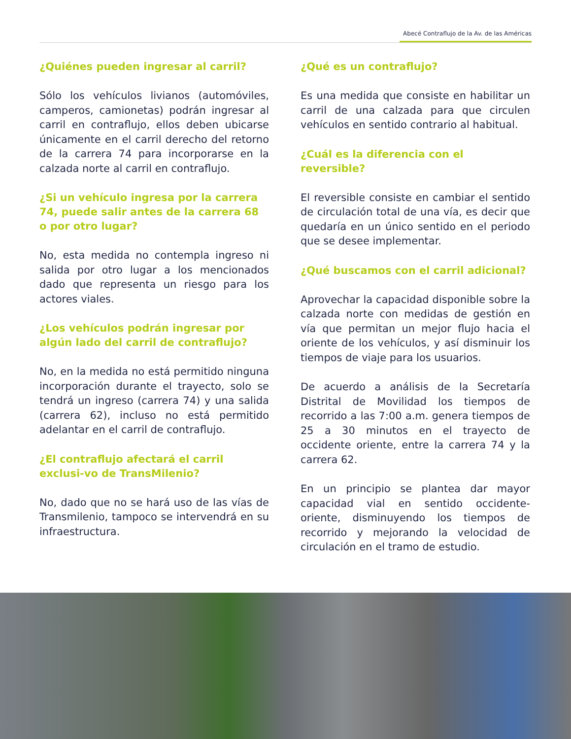Abecé Contraflujo de la Av. de las Américas
¿Quiénes pueden ingresar al carril?
Sólo los vehículos livianos (automóviles, camperos, camionetas) podrán ingresar al carril en contraflujo, ellos deben ubicarse únicamente en el carril derecho del retorno de la carrera 74 para incorporarse en la calzada norte al carril en contraflujo.
¿Si un vehículo ingresa por la carrera 74, puede salir antes de la carrera 68 o por otro lugar?
No, esta medida no contempla ingreso ni salida por otro lugar a los mencionados dado que representa un riesgo para los actores viales.
¿Los vehículos podrán ingresar por algún lado del carril de contraflujo?
No, en la medida no está permitido ninguna incorporación durante el trayecto, solo se tendrá un ingreso (carrera 74) y una salida (carrera 62), incluso no está permitido adelantar en el carril de contraflujo.
¿El contraflujo afectará el carril exclusi-vo de TransMilenio?
No, dado que no se hará uso de las vías de Transmilenio, tampoco se intervendrá en su infraestructura.
¿Qué es un contraflujo?
Es una medida que consiste en habilitar un carril de una calzada para que circulen vehículos en sentido contrario al habitual.
¿Cuál es la diferencia con el reversible?
El reversible consiste en cambiar el sentido de circulación total de una vía, es decir que quedaría en un único sentido en el periodo que se desee implementar.
¿Qué buscamos con el carril adicional?
Aprovechar la capacidad disponible sobre la calzada norte con medidas de gestión en vía que permitan un mejor flujo hacia el oriente de los vehículos, y así disminuir los tiempos de viaje para los usuarios.
De acuerdo a análisis de la Secretaría Distrital de Movilidad los tiempos de recorrido a las 7:00 a.m. genera tiempos de 25 a 30 minutos en el trayecto de occidente oriente, entre la carrera 74 y la carrera 62.
En un principio se plantea dar mayor capacidad vial en sentido occidente-oriente, disminuyendo los tiempos de recorrido y mejorando la velocidad de circulación en el tramo de estudio.